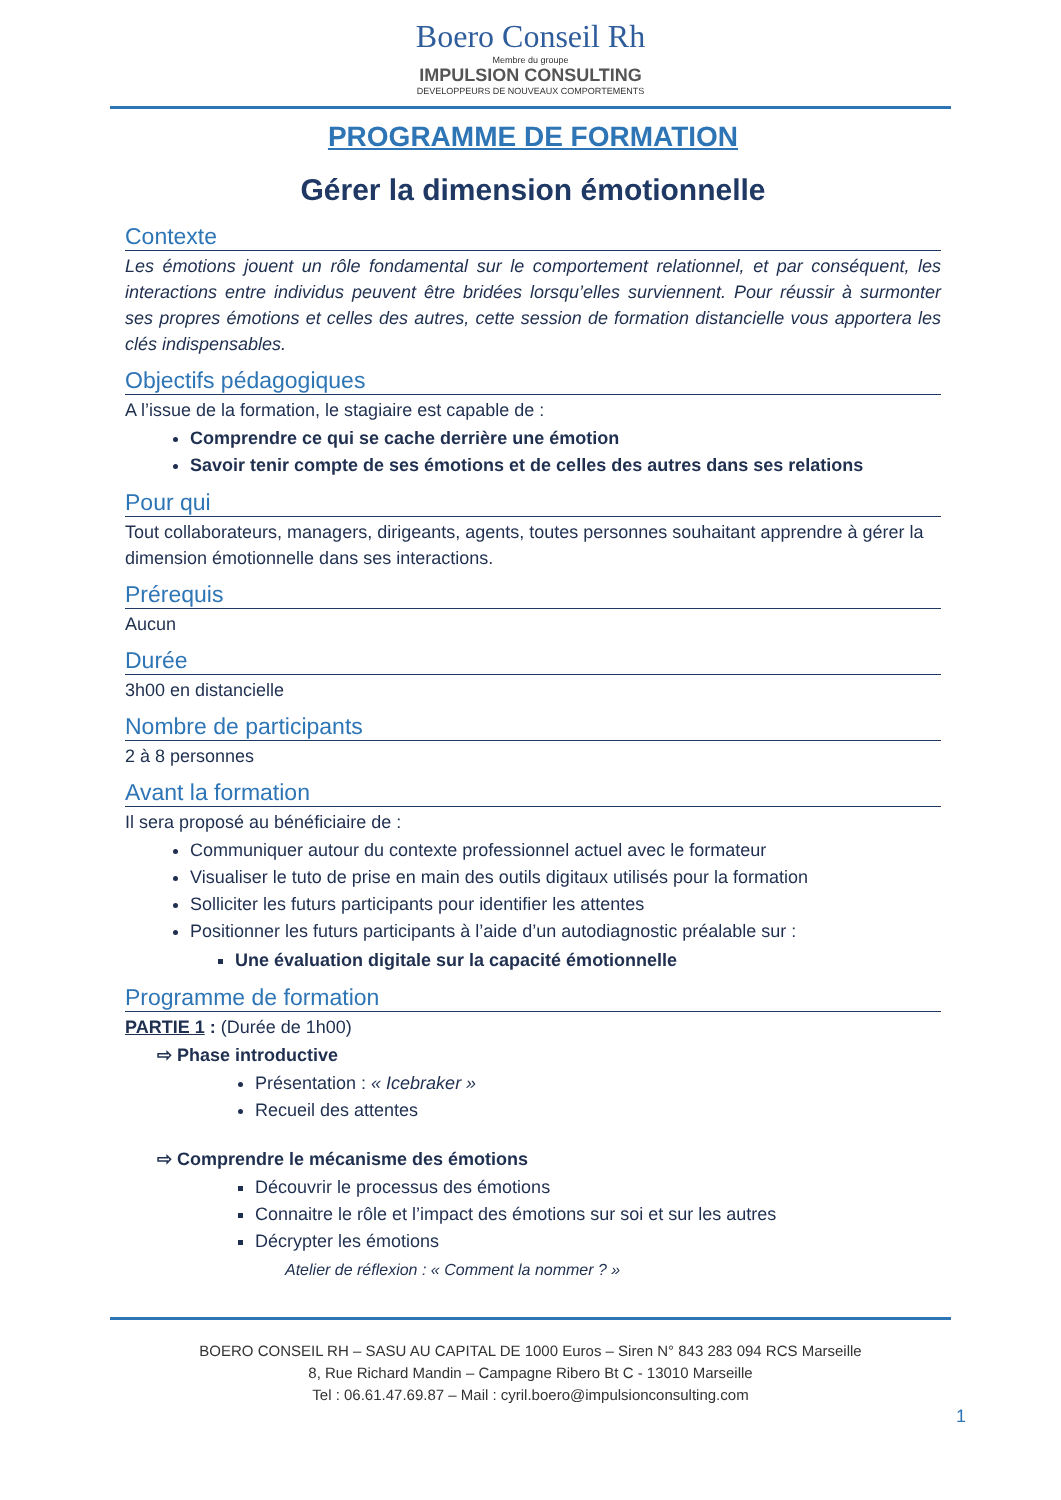Boero Conseil Rh
Membre du groupe
IMPULSION CONSULTING
DEVELOPPEURS DE NOUVEAUX COMPORTEMENTS
PROGRAMME DE FORMATION
Gérer la dimension émotionnelle
Contexte
Les émotions jouent un rôle fondamental sur le comportement relationnel, et par conséquent, les interactions entre individus peuvent être bridées lorsqu’elles surviennent. Pour réussir à surmonter ses propres émotions et celles des autres, cette session de formation distancielle vous apportera les clés indispensables.
Objectifs pédagogiques
A l’issue de la formation, le stagiaire est capable de :
Comprendre ce qui se cache derrière une émotion
Savoir tenir compte de ses émotions et de celles des autres dans ses relations
Pour qui
Tout collaborateurs, managers, dirigeants, agents, toutes personnes souhaitant apprendre à gérer la dimension émotionnelle dans ses interactions.
Prérequis
Aucun
Durée
3h00 en distancielle
Nombre de participants
2 à 8 personnes
Avant la formation
Il sera proposé au bénéficiaire de :
Communiquer autour du contexte professionnel actuel avec le formateur
Visualiser le tuto de prise en main des outils digitaux utilisés pour la formation
Solliciter les futurs participants pour identifier les attentes
Positionner les futurs participants à l’aide d’un autodiagnostic préalable sur :
Une évaluation digitale sur la capacité émotionnelle
Programme de formation
PARTIE 1 : (Durée de 1h00)
⇨ Phase introductive
Présentation : « Icebraker »
Recueil des attentes
⇨ Comprendre le mécanisme des émotions
Découvrir le processus des émotions
Connaitre le rôle et l’impact des émotions sur soi et sur les autres
Décrypter les émotions
Atelier de réflexion : « Comment la nommer ? »
BOERO CONSEIL RH – SASU AU CAPITAL DE 1000 Euros – Siren N° 843 283 094 RCS Marseille
8, Rue Richard Mandin – Campagne Ribero Bt C - 13010 Marseille
Tel : 06.61.47.69.87 – Mail : cyril.boero@impulsionconsulting.com
1